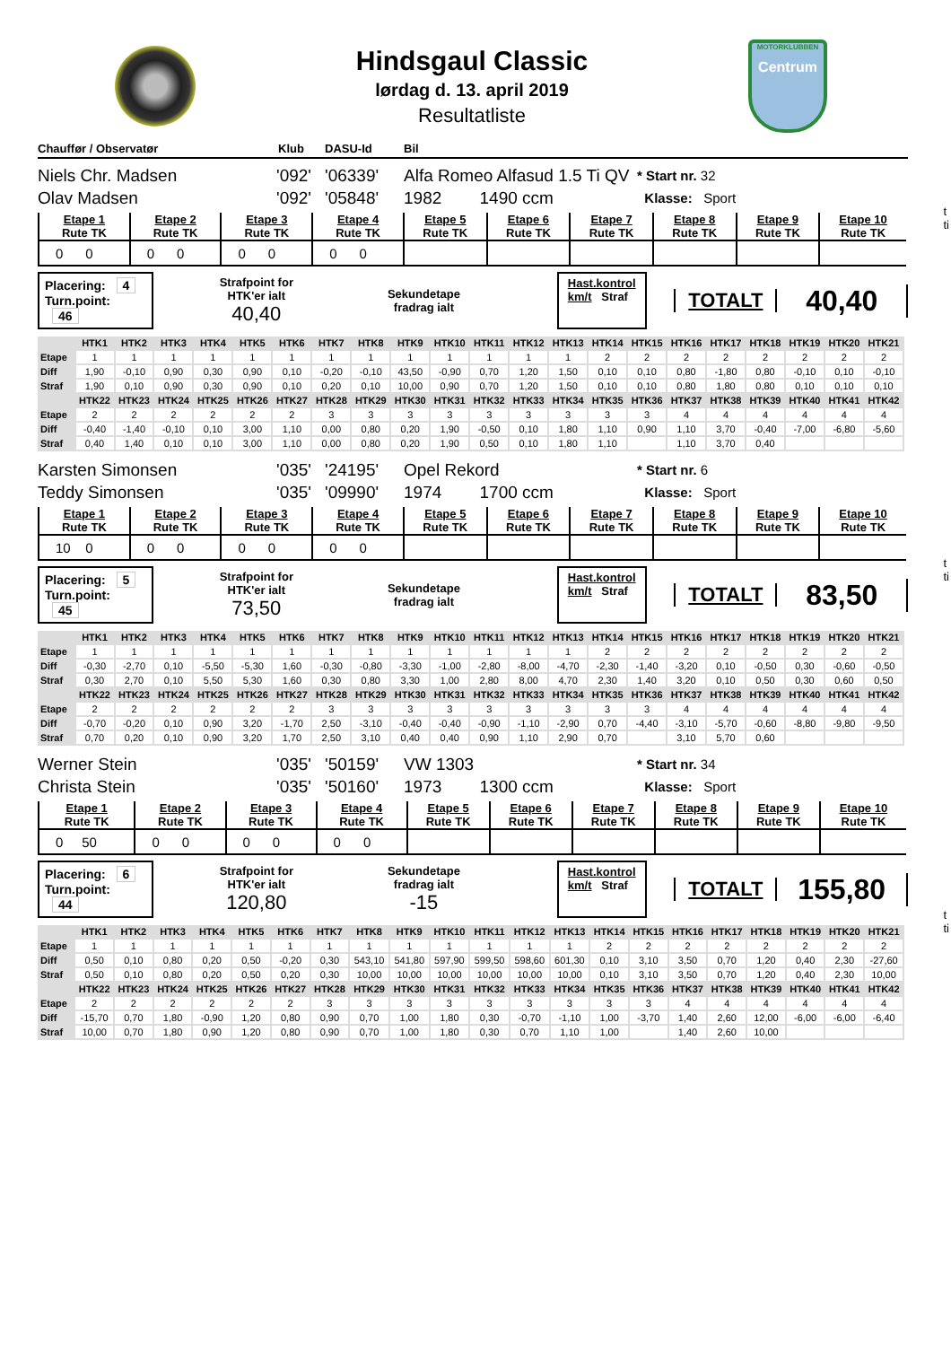Hindsgaul Classic
lørdag d. 13. april 2019
Resultatliste
MOTORKLUBBEN
Centrum
Chauffør / Observatør Klub DASU-Id Bil
Niels Chr. Madsen
Olav Madsen
'092'
'092'
'06339'
'05848'
Alfa Romeo Alfasud 1.5 Ti QV
1982 1490 ccm
* Start nr. 32
Klasse: Sport
| Etape 1 Rute TK | Etape 2 Rute TK | Etape 3 Rute TK | Etape 4 Rute TK | Etape 5 Rute TK | Etape 6 Rute TK | Etape 7 Rute TK | Etape 8 Rute TK | Etape 9 Rute TK | Etape 10 Rute TK |
| 0 0 | 0 0 | 0 0 | 0 0 | | | | | | |
Placering: 4
Turn.point: 46
Strafpoint for
HTK'er ialt
40,40
Sekundetape
fradrag ialt
Hast.kontrol
km/t Straf
TOTALT
40,40
| | HTK1 | HTK2 | HTK3 | HTK4 | HTK5 | HTK6 | HTK7 | HTK8 | HTK9 | HTK10 | HTK11 | HTK12 | HTK13 | HTK14 | HTK15 | HTK16 | HTK17 | HTK18 | HTK19 | HTK20 | HTK21 |
| --- | --- | --- | --- | --- | --- | --- | --- | --- | --- | --- | --- | --- | --- | --- | --- | --- | --- | --- | --- | --- | --- |
| Etape | 1 | 1 | 1 | 1 | 1 | 1 | 1 | 1 | 1 | 1 | 1 | 1 | 1 | 2 | 2 | 2 | 2 | 2 | 2 | 2 | 2 |
| Diff | 1,90 | -0,10 | 0,90 | 0,30 | 0,90 | 0,10 | -0,20 | -0,10 | 43,50 | -0,90 | 0,70 | 1,20 | 1,50 | 0,10 | 0,10 | 0,80 | -1,80 | 0,80 | -0,10 | 0,10 | -0,10 |
| Straf | 1,90 | 0,10 | 0,90 | 0,30 | 0,90 | 0,10 | 0,20 | 0,10 | 10,00 | 0,90 | 0,70 | 1,20 | 1,50 | 0,10 | 0,10 | 0,80 | 1,80 | 0,80 | 0,10 | 0,10 | 0,10 |
| | HTK22 | HTK23 | HTK24 | HTK25 | HTK26 | HTK27 | HTK28 | HTK29 | HTK30 | HTK31 | HTK32 | HTK33 | HTK34 | HTK35 | HTK36 | HTK37 | HTK38 | HTK39 | HTK40 | HTK41 | HTK42 |
| Etape | 2 | 2 | 2 | 2 | 2 | 2 | 3 | 3 | 3 | 3 | 3 | 3 | 3 | 3 | 3 | 4 | 4 | 4 | 4 | 4 | 4 |
| Diff | -0,40 | -1,40 | -0,10 | 0,10 | 3,00 | 1,10 | 0,00 | 0,80 | 0,20 | 1,90 | -0,50 | 0,10 | 1,80 | 1,10 | 0,90 | 1,10 | 3,70 | -0,40 | -7,00 | -6,80 | -5,60 |
| Straf | 0,40 | 1,40 | 0,10 | 0,10 | 3,00 | 1,10 | 0,00 | 0,80 | 0,20 | 1,90 | 0,50 | 0,10 | 1,80 | 1,10 | | 1,10 | 3,70 | 0,40 | | | |
Karsten Simonsen
Teddy Simonsen
'035'
'035'
'24195'
'09990'
Opel Rekord
1974 1700 ccm
* Start nr. 6
Klasse: Sport
| Etape 1 Rute TK | Etape 2 Rute TK | Etape 3 Rute TK | Etape 4 Rute TK | Etape 5 Rute TK | Etape 6 Rute TK | Etape 7 Rute TK | Etape 8 Rute TK | Etape 9 Rute TK | Etape 10 Rute TK |
| 10 0 | 0 0 | 0 0 | 0 0 | | | | | | |
Placering: 5
Turn.point: 45
Strafpoint for
HTK'er ialt
73,50
Sekundetape
fradrag ialt
Hast.kontrol
km/t Straf
TOTALT
83,50
| | HTK1 | HTK2 | HTK3 | HTK4 | HTK5 | HTK6 | HTK7 | HTK8 | HTK9 | HTK10 | HTK11 | HTK12 | HTK13 | HTK14 | HTK15 | HTK16 | HTK17 | HTK18 | HTK19 | HTK20 | HTK21 |
| --- | --- | --- | --- | --- | --- | --- | --- | --- | --- | --- | --- | --- | --- | --- | --- | --- | --- | --- | --- | --- | --- |
| Etape | 1 | 1 | 1 | 1 | 1 | 1 | 1 | 1 | 1 | 1 | 1 | 1 | 1 | 2 | 2 | 2 | 2 | 2 | 2 | 2 | 2 |
| Diff | -0,30 | -2,70 | 0,10 | -5,50 | -5,30 | 1,60 | -0,30 | -0,80 | -3,30 | -1,00 | -2,80 | -8,00 | -4,70 | -2,30 | -1,40 | -3,20 | 0,10 | -0,50 | 0,30 | -0,60 | -0,50 |
| Straf | 0,30 | 2,70 | 0,10 | 5,50 | 5,30 | 1,60 | 0,30 | 0,80 | 3,30 | 1,00 | 2,80 | 8,00 | 4,70 | 2,30 | 1,40 | 3,20 | 0,10 | 0,50 | 0,30 | 0,60 | 0,50 |
| | HTK22 | HTK23 | HTK24 | HTK25 | HTK26 | HTK27 | HTK28 | HTK29 | HTK30 | HTK31 | HTK32 | HTK33 | HTK34 | HTK35 | HTK36 | HTK37 | HTK38 | HTK39 | HTK40 | HTK41 | HTK42 |
| Etape | 2 | 2 | 2 | 2 | 2 | 2 | 3 | 3 | 3 | 3 | 3 | 3 | 3 | 3 | 3 | 4 | 4 | 4 | 4 | 4 | 4 |
| Diff | -0,70 | -0,20 | 0,10 | 0,90 | 3,20 | -1,70 | 2,50 | -3,10 | -0,40 | -0,40 | -0,90 | -1,10 | -2,90 | 0,70 | -4,40 | -3,10 | -5,70 | -0,60 | -8,80 | -9,80 | -9,50 |
| Straf | 0,70 | 0,20 | 0,10 | 0,90 | 3,20 | 1,70 | 2,50 | 3,10 | 0,40 | 0,40 | 0,90 | 1,10 | 2,90 | 0,70 | | 3,10 | 5,70 | 0,60 | | | |
Werner Stein
Christa Stein
'035'
'035'
'50159'
'50160'
VW 1303
1973 1300 ccm
* Start nr. 34
Klasse: Sport
| Etape 1 Rute TK | Etape 2 Rute TK | Etape 3 Rute TK | Etape 4 Rute TK | Etape 5 Rute TK | Etape 6 Rute TK | Etape 7 Rute TK | Etape 8 Rute TK | Etape 9 Rute TK | Etape 10 Rute TK |
| 0 50 | 0 0 | 0 0 | 0 0 | | | | | | |
Placering: 6
Turn.point: 44
Strafpoint for
HTK'er ialt
120,80
Sekundetape
fradrag ialt
-15
Hast.kontrol
km/t Straf
TOTALT
155,80
| | HTK1 | HTK2 | HTK3 | HTK4 | HTK5 | HTK6 | HTK7 | HTK8 | HTK9 | HTK10 | HTK11 | HTK12 | HTK13 | HTK14 | HTK15 | HTK16 | HTK17 | HTK18 | HTK19 | HTK20 | HTK21 |
| --- | --- | --- | --- | --- | --- | --- | --- | --- | --- | --- | --- | --- | --- | --- | --- | --- | --- | --- | --- | --- | --- |
| Etape | 1 | 1 | 1 | 1 | 1 | 1 | 1 | 1 | 1 | 1 | 1 | 1 | 1 | 2 | 2 | 2 | 2 | 2 | 2 | 2 | 2 |
| Diff | 0,50 | 0,10 | 0,80 | 0,20 | 0,50 | -0,20 | 0,30 | 543,10 | 541,80 | 597,90 | 599,50 | 598,60 | 601,30 | 0,10 | 3,10 | 3,50 | 0,70 | 1,20 | 0,40 | 2,30 | -27,60 |
| Straf | 0,50 | 0,10 | 0,80 | 0,20 | 0,50 | 0,20 | 0,30 | 10,00 | 10,00 | 10,00 | 10,00 | 10,00 | 10,00 | 0,10 | 3,10 | 3,50 | 0,70 | 1,20 | 0,40 | 2,30 | 10,00 |
| | HTK22 | HTK23 | HTK24 | HTK25 | HTK26 | HTK27 | HTK28 | HTK29 | HTK30 | HTK31 | HTK32 | HTK33 | HTK34 | HTK35 | HTK36 | HTK37 | HTK38 | HTK39 | HTK40 | HTK41 | HTK42 |
| Etape | 2 | 2 | 2 | 2 | 2 | 2 | 3 | 3 | 3 | 3 | 3 | 3 | 3 | 3 | 3 | 4 | 4 | 4 | 4 | 4 | 4 |
| Diff | -15,70 | 0,70 | 1,80 | -0,90 | 1,20 | 0,80 | 0,90 | 0,70 | 1,00 | 1,80 | 0,30 | -0,70 | -1,10 | 1,00 | -3,70 | 1,40 | 2,60 | 12,00 | -6,00 | -6,00 | -6,40 |
| Straf | 10,00 | 0,70 | 1,80 | 0,90 | 1,20 | 0,80 | 0,90 | 0,70 | 1,00 | 1,80 | 0,30 | 0,70 | 1,10 | 1,00 | | 1,40 | 2,60 | 10,00 | | | |
t
ti
t
ti
t
ti